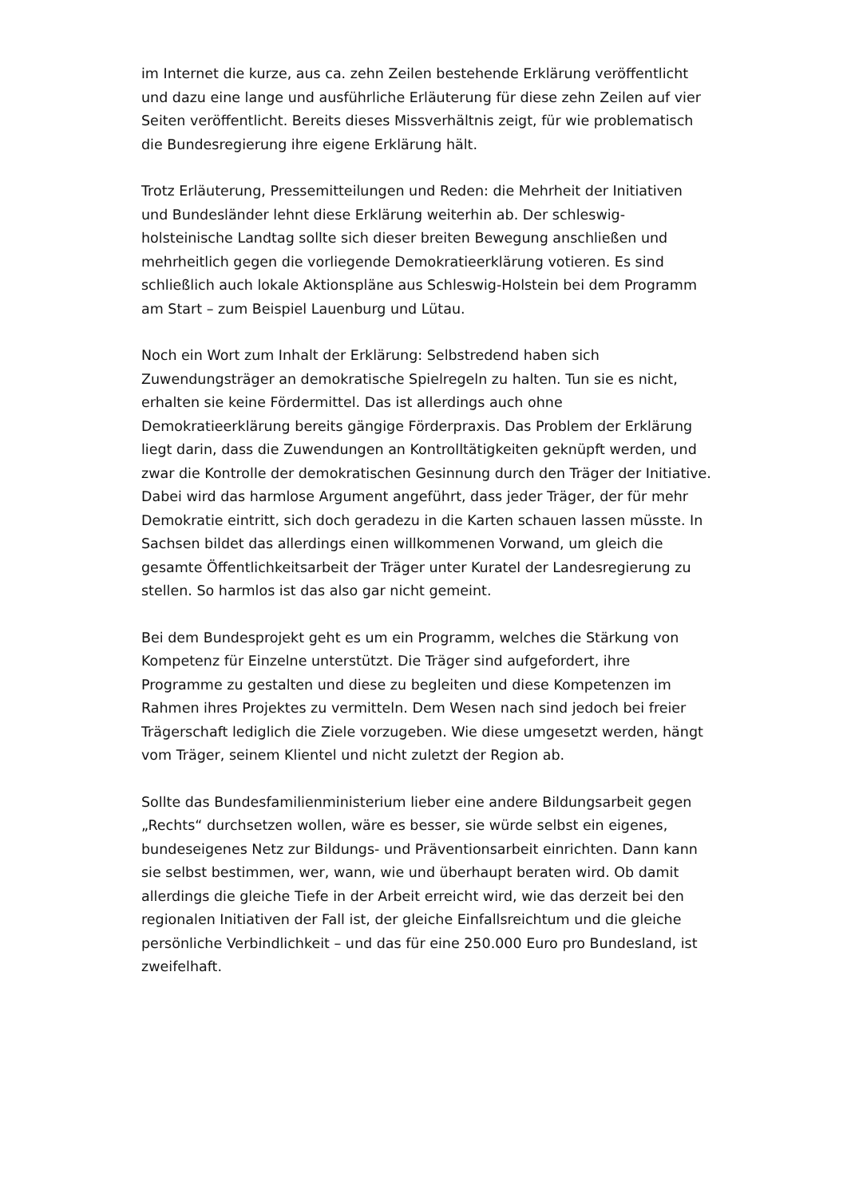im Internet die kurze, aus ca. zehn Zeilen bestehende Erklärung veröffentlicht und dazu eine lange und ausführliche Erläuterung für diese zehn Zeilen auf vier Seiten veröffentlicht. Bereits dieses Missverhältnis zeigt, für wie problematisch die Bundesregierung ihre eigene Erklärung hält.
Trotz Erläuterung, Pressemitteilungen und Reden: die Mehrheit der Initiativen und Bundesländer lehnt diese Erklärung weiterhin ab. Der schleswig-holsteinische Landtag sollte sich dieser breiten Bewegung anschließen und mehrheitlich gegen die vorliegende Demokratieerklärung votieren. Es sind schließlich auch lokale Aktionspläne aus Schleswig-Holstein bei dem Programm am Start – zum Beispiel Lauenburg und Lütau.
Noch ein Wort zum Inhalt der Erklärung: Selbstredend haben sich Zuwendungsträger an demokratische Spielregeln zu halten. Tun sie es nicht, erhalten sie keine Fördermittel. Das ist allerdings auch ohne Demokratieerklärung bereits gängige Förderpraxis. Das Problem der Erklärung liegt darin, dass die Zuwendungen an Kontrolltätigkeiten geknüpft werden, und zwar die Kontrolle der demokratischen Gesinnung durch den Träger der Initiative. Dabei wird das harmlose Argument angeführt, dass jeder Träger, der für mehr Demokratie eintritt, sich doch geradezu in die Karten schauen lassen müsste. In Sachsen bildet das allerdings einen willkommenen Vorwand, um gleich die gesamte Öffentlichkeitsarbeit der Träger unter Kuratel der Landesregierung zu stellen. So harmlos ist das also gar nicht gemeint.
Bei dem Bundesprojekt geht es um ein Programm, welches die Stärkung von Kompetenz für Einzelne unterstützt. Die Träger sind aufgefordert, ihre Programme zu gestalten und diese zu begleiten und diese Kompetenzen im Rahmen ihres Projektes zu vermitteln. Dem Wesen nach sind jedoch bei freier Trägerschaft lediglich die Ziele vorzugeben. Wie diese umgesetzt werden, hängt vom Träger, seinem Klientel und nicht zuletzt der Region ab.
Sollte das Bundesfamilienministerium lieber eine andere Bildungsarbeit gegen „Rechts“ durchsetzen wollen, wäre es besser, sie würde selbst ein eigenes, bundeseigenes Netz zur Bildungs- und Präventionsarbeit einrichten. Dann kann sie selbst bestimmen, wer, wann, wie und überhaupt beraten wird. Ob damit allerdings die gleiche Tiefe in der Arbeit erreicht wird, wie das derzeit bei den regionalen Initiativen der Fall ist, der gleiche Einfallsreichtum und die gleiche persönliche Verbindlichkeit – und das für eine 250.000 Euro pro Bundesland, ist zweifelhaft.